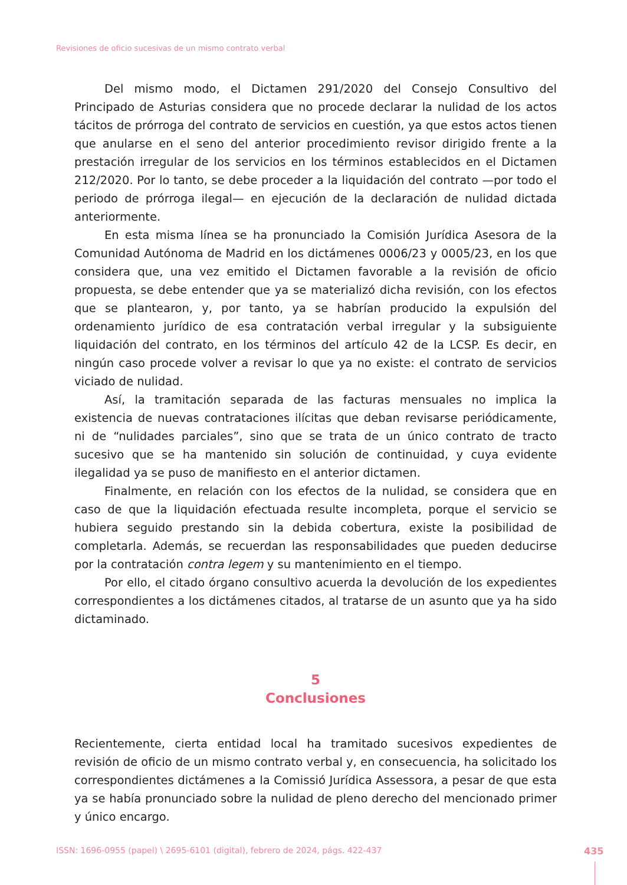Revisiones de oficio sucesivas de un mismo contrato verbal
Del mismo modo, el Dictamen 291/2020 del Consejo Consultivo del Principado de Asturias considera que no procede declarar la nulidad de los actos tácitos de prórroga del contrato de servicios en cuestión, ya que estos actos tienen que anularse en el seno del anterior procedimiento revisor dirigido frente a la prestación irregular de los servicios en los términos establecidos en el Dictamen 212/2020. Por lo tanto, se debe proceder a la liquidación del contrato —por todo el periodo de prórroga ilegal— en ejecución de la declaración de nulidad dictada anteriormente.
En esta misma línea se ha pronunciado la Comisión Jurídica Asesora de la Comunidad Autónoma de Madrid en los dictámenes 0006/23 y 0005/23, en los que considera que, una vez emitido el Dictamen favorable a la revisión de oficio propuesta, se debe entender que ya se materializó dicha revisión, con los efectos que se plantearon, y, por tanto, ya se habrían producido la expulsión del ordenamiento jurídico de esa contratación verbal irregular y la subsiguiente liquidación del contrato, en los términos del artículo 42 de la LCSP. Es decir, en ningún caso procede volver a revisar lo que ya no existe: el contrato de servicios viciado de nulidad.
Así, la tramitación separada de las facturas mensuales no implica la existencia de nuevas contrataciones ilícitas que deban revisarse periódicamente, ni de “nulidades parciales”, sino que se trata de un único contrato de tracto sucesivo que se ha mantenido sin solución de continuidad, y cuya evidente ilegalidad ya se puso de manifiesto en el anterior dictamen.
Finalmente, en relación con los efectos de la nulidad, se considera que en caso de que la liquidación efectuada resulte incompleta, porque el servicio se hubiera seguido prestando sin la debida cobertura, existe la posibilidad de completarla. Además, se recuerdan las responsabilidades que pueden deducirse por la contratación contra legem y su mantenimiento en el tiempo.
Por ello, el citado órgano consultivo acuerda la devolución de los expedientes correspondientes a los dictámenes citados, al tratarse de un asunto que ya ha sido dictaminado.
5
Conclusiones
Recientemente, cierta entidad local ha tramitado sucesivos expedientes de revisión de oficio de un mismo contrato verbal y, en consecuencia, ha solicitado los correspondientes dictámenes a la Comissió Jurídica Assessora, a pesar de que esta ya se había pronunciado sobre la nulidad de pleno derecho del mencionado primer y único encargo.
ISSN: 1696-0955 (papel) \ 2695-6101 (digital), febrero de 2024, págs. 422-437
435